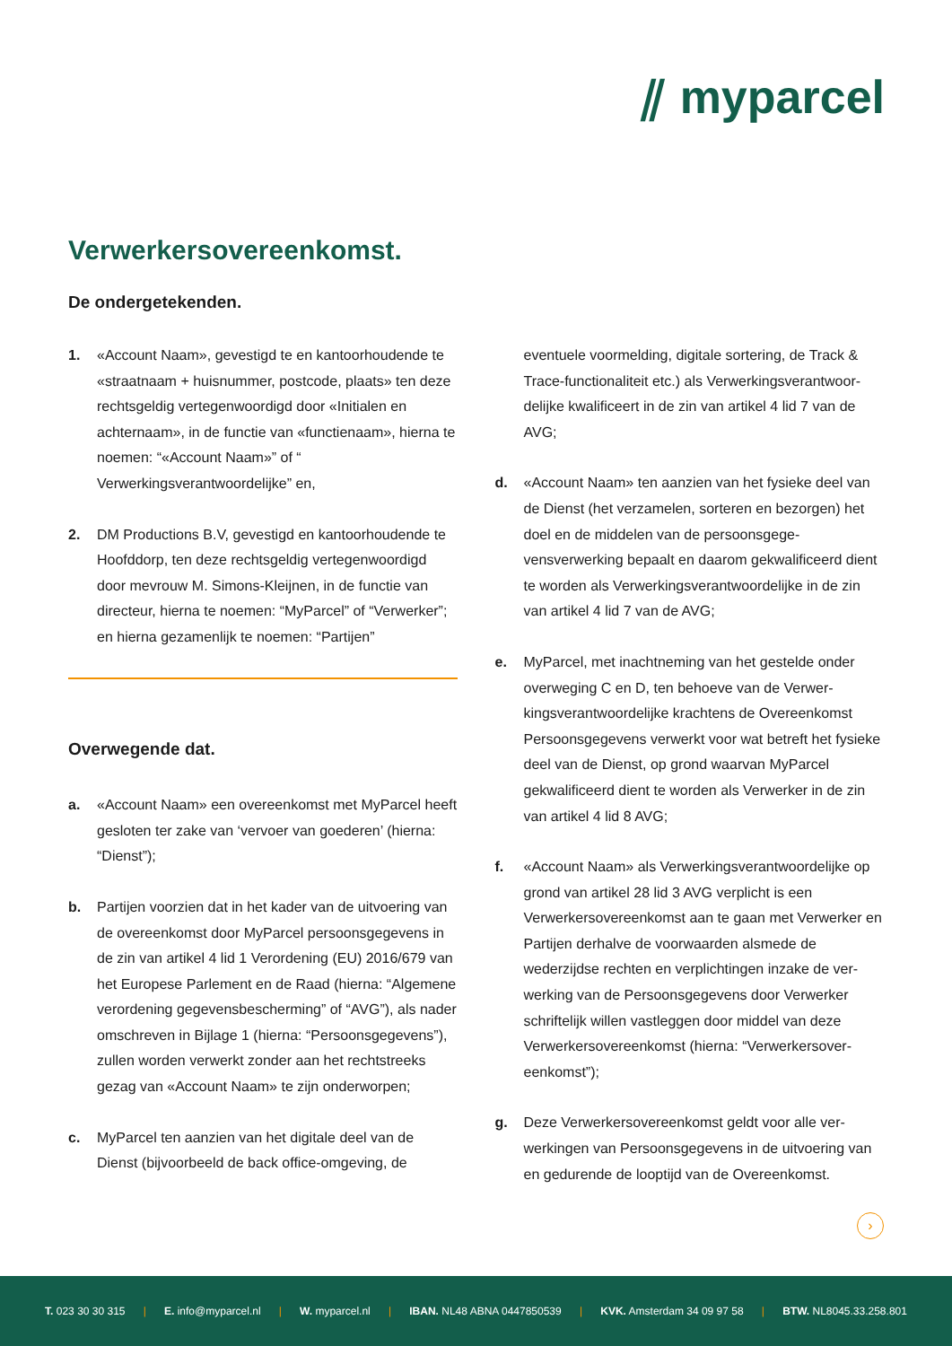⫽ myparcel
Verwerkersovereenkomst.
De ondergetekenden.
1. «Account Naam», gevestigd te en kantoorhoudende te «straatnaam + huisnummer, postcode, plaats» ten deze rechtsgeldig vertegenwoordigd door «Initialen en achternaam», in de functie van «functienaam», hierna te noemen: “«Account Naam»” of “ Verwerkingsverantwoordelijke” en,
2. DM Productions B.V, gevestigd en kantoorhoudende te Hoofddorp, ten deze rechtsgeldig vertegen­woordigd door mevrouw M. Simons-Kleijnen, in de functie van directeur, hierna te noemen: “MyParcel” of “Verwerker”; en hierna gezamenlijk te noemen: “Partijen”
Overwegende dat.
a. «Account Naam» een overeenkomst met MyParcel heeft gesloten ter zake van ‘vervoer van goederen’ (hierna: “Dienst”);
b. Partijen voorzien dat in het kader van de uitvoering van de overeenkomst door MyParcel persoonsge­gevens in de zin van artikel 4 lid 1 Verordening (EU) 2016/679 van het Europese Parlement en de Raad (hierna: “Algemene verordening gegevensbescher­ming” of “AVG”), als nader omschreven in Bijlage 1 (hierna: “Persoonsgegevens”), zullen worden ver­werkt zonder aan het rechtstreeks gezag van «Ac­count Naam» te zijn onderworpen;
c. MyParcel ten aanzien van het digitale deel van de Dienst (bijvoorbeeld de back office-omgeving, de
eventuele voormelding, digitale sortering, de Track & Trace-functionaliteit etc.) als Verwerkingsverantwoor­delijke kwalificeert in de zin van artikel 4 lid 7 van de AVG;
d. «Account Naam» ten aanzien van het fysieke deel van de Dienst (het verzamelen, sorteren en bezor­gen) het doel en de middelen van de persoonsgege­vensverwerking bepaalt en daarom gekwalificeerd dient te worden als Verwerkingsverantwoordelijke in de zin van artikel 4 lid 7 van de AVG;
e. MyParcel, met inachtneming van het gestelde onder overweging C en D, ten behoeve van de Verwer­kingsverantwoordelijke krachtens de Overeenkomst Persoonsgegevens verwerkt voor wat betreft het fysieke deel van de Dienst, op grond waarvan MyPar­cel gekwalificeerd dient te worden als Verwerker in de zin van artikel 4 lid 8 AVG;
f. «Account Naam» als Verwerkingsverantwoordelijke op grond van artikel 28 lid 3 AVG verplicht is een Verwerkersovereenkomst aan te gaan met Verwerker en Partijen derhalve de voorwaarden alsmede de wederzijdse rechten en verplichtingen inzake de ver­werking van de Persoonsgegevens door Verwerker schriftelijk willen vastleggen door middel van deze Verwerkersovereenkomst (hierna: “Verwerkersover­eenkomst”);
g. Deze Verwerkersovereenkomst geldt voor alle ver­werkingen van Persoonsgegevens in de uitvoering van en gedurende de looptijd van de Overeenkomst.
›
T. 023 30 30 315 | E. info@myparcel.nl | W. myparcel.nl | IBAN. NL48 ABNA 0447850539 | KVK. Amsterdam 34 09 97 58 | BTW. NL8045.33.258.801